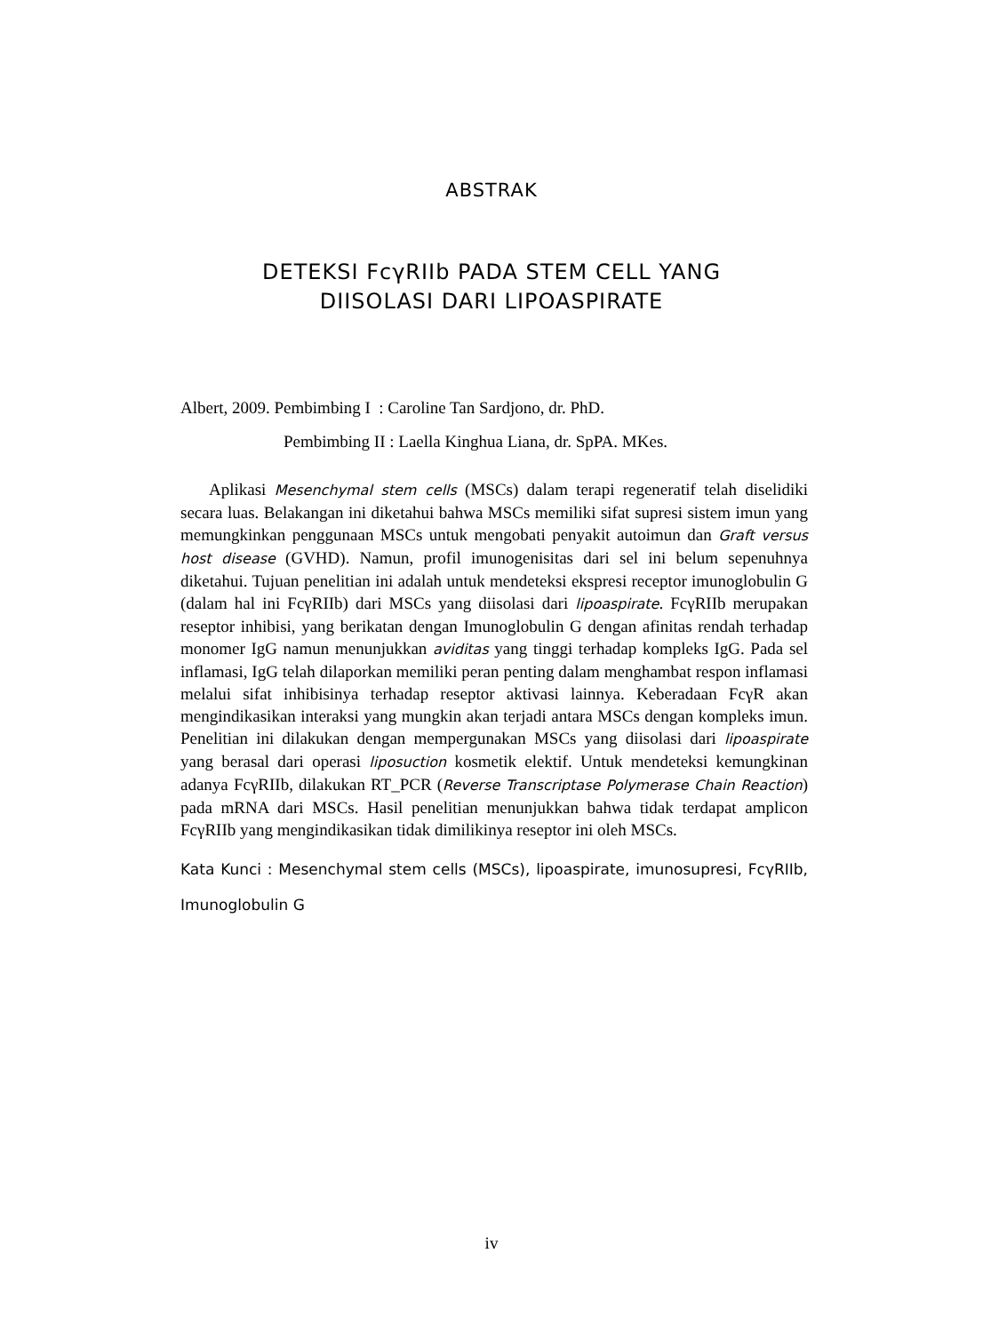ABSTRAK
DETEKSI FcγRIIb PADA STEM CELL YANG
DIISOLASI DARI LIPOASPIRATE
Albert, 2009. Pembimbing I : Caroline Tan Sardjono, dr. PhD.
Pembimbing II : Laella Kinghua Liana, dr. SpPA. MKes.
Aplikasi Mesenchymal stem cells (MSCs) dalam terapi regeneratif telah diselidiki secara luas. Belakangan ini diketahui bahwa MSCs memiliki sifat supresi sistem imun yang memungkinkan penggunaan MSCs untuk mengobati penyakit autoimun dan Graft versus host disease (GVHD). Namun, profil imunogenisitas dari sel ini belum sepenuhnya diketahui. Tujuan penelitian ini adalah untuk mendeteksi ekspresi receptor imunoglobulin G (dalam hal ini FcγRIIb) dari MSCs yang diisolasi dari lipoaspirate. FcγRIIb merupakan reseptor inhibisi, yang berikatan dengan Imunoglobulin G dengan afinitas rendah terhadap monomer IgG namun menunjukkan aviditas yang tinggi terhadap kompleks IgG. Pada sel inflamasi, IgG telah dilaporkan memiliki peran penting dalam menghambat respon inflamasi melalui sifat inhibisinya terhadap reseptor aktivasi lainnya. Keberadaan FcγR akan mengindikasikan interaksi yang mungkin akan terjadi antara MSCs dengan kompleks imun. Penelitian ini dilakukan dengan mempergunakan MSCs yang diisolasi dari lipoaspirate yang berasal dari operasi liposuction kosmetik elektif. Untuk mendeteksi kemungkinan adanya FcγRIIb, dilakukan RT_PCR (Reverse Transcriptase Polymerase Chain Reaction) pada mRNA dari MSCs. Hasil penelitian menunjukkan bahwa tidak terdapat amplicon FcγRIIb yang mengindikasikan tidak dimilikinya reseptor ini oleh MSCs.
Kata Kunci : Mesenchymal stem cells (MSCs), lipoaspirate, imunosupresi, FcγRIIb, Imunoglobulin G
iv